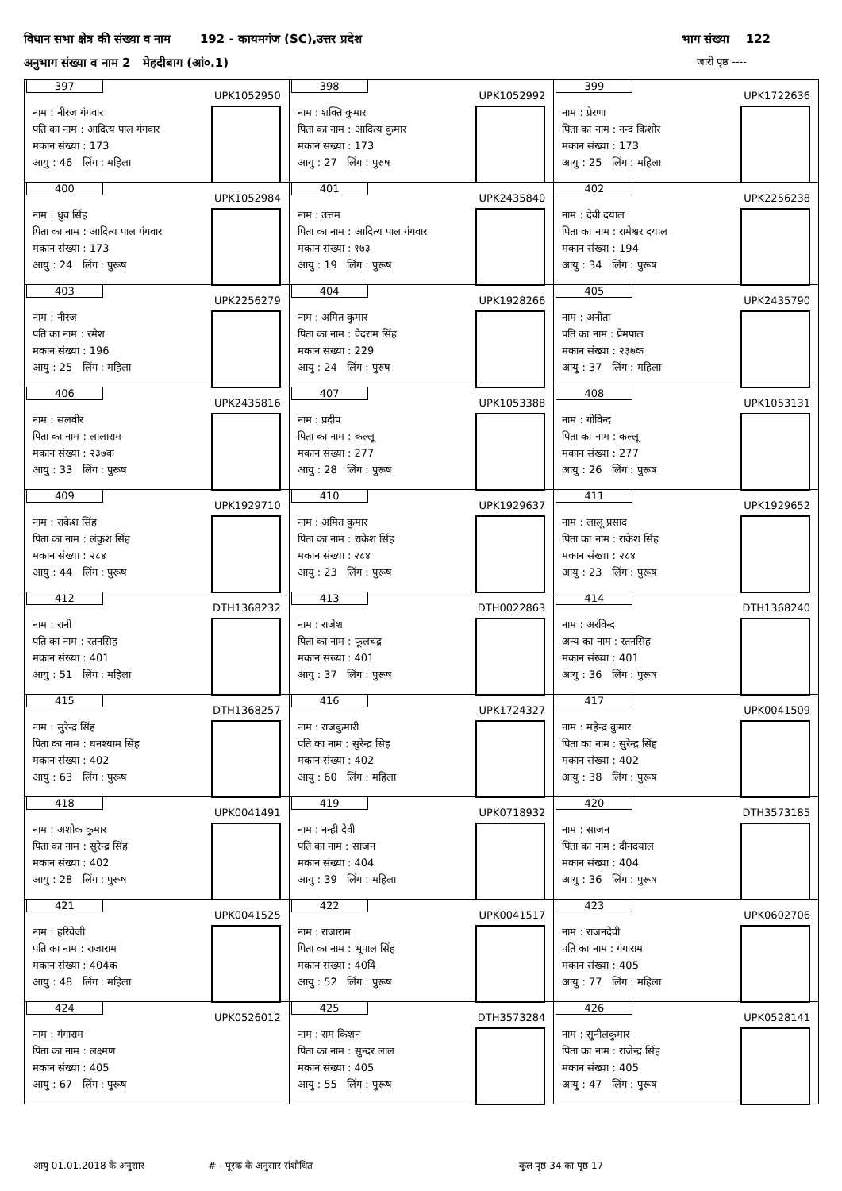विधान सभा क्षेत्र की संख्या व नाम 192 - कायमगंज (SC),उत्तर प्रदेश भाग संख्या 122
अनुभाग संख्या व नाम 2 मेहदीबाग (आं०.1) जारी पृष्ठ ----
| 397 UPK1052950 नाम : नीरज गंगवार पति का नाम : आदित्य पाल गंगवार मकान संख्या : 173 आयु : 46 लिंग : महिला | 398 UPK1052992 नाम : शक्ति कुमार पिता का नाम : आदित्य कुमार मकान संख्या : 173 आयु : 27 लिंग : पुरुष | 399 UPK1722636 नाम : प्रेरणा पिता का नाम : नन्द किशोर मकान संख्या : 173 आयु : 25 लिंग : महिला |
| 400 UPK1052984 नाम : ध्रुव सिंह पिता का नाम : आदित्य पाल गंगवार मकान संख्या : 173 आयु : 24 लिंग : पुरूष | 401 UPK2435840 नाम : उत्तम पिता का नाम : आदित्य पाल गंगवार मकान संख्या : १७३ आयु : 19 लिंग : पुरूष | 402 UPK2256238 नाम : देवी दयाल पिता का नाम : रामेश्वर दयाल मकान संख्या : 194 आयु : 34 लिंग : पुरूष |
| 403 UPK2256279 नाम : नीरज पति का नाम : रमेश मकान संख्या : 196 आयु : 25 लिंग : महिला | 404 UPK1928266 नाम : अमित कुमार पिता का नाम : वेदराम सिंह मकान संख्या : 229 आयु : 24 लिंग : पुरुष | 405 UPK2435790 नाम : अनीता पति का नाम : प्रेमपाल मकान संख्या : २३७क आयु : 37 लिंग : महिला |
| 406 UPK2435816 नाम : सलवीर पिता का नाम : लालाराम मकान संख्या : २३७क आयु : 33 लिंग : पुरूष | 407 UPK1053388 नाम : प्रदीप पिता का नाम : कल्लू मकान संख्या : 277 आयु : 28 लिंग : पुरूष | 408 UPK1053131 नाम : गोविन्द पिता का नाम : कल्लू मकान संख्या : 277 आयु : 26 लिंग : पुरूष |
| 409 UPK1929710 नाम : राकेश सिंह पिता का नाम : लंकुश सिंह मकान संख्या : २८४ आयु : 44 लिंग : पुरूष | 410 UPK1929637 नाम : अमित कुमार पिता का नाम : राकेश सिंह मकान संख्या : २८४ आयु : 23 लिंग : पुरूष | 411 UPK1929652 नाम : लालू प्रसाद पिता का नाम : राकेश सिंह मकान संख्या : २८४ आयु : 23 लिंग : पुरूष |
| 412 DTH1368232 नाम : रानी पति का नाम : रतनसिह मकान संख्या : 401 आयु : 51 लिंग : महिला | 413 DTH0022863 नाम : राजेश पिता का नाम : फूलचंद्र मकान संख्या : 401 आयु : 37 लिंग : पुरूष | 414 DTH1368240 नाम : अरविन्द अन्य का नाम : रतनसिह मकान संख्या : 401 आयु : 36 लिंग : पुरूष |
| 415 DTH1368257 नाम : सुरेन्द्र सिंह पिता का नाम : घनश्याम सिंह मकान संख्या : 402 आयु : 63 लिंग : पुरूष | 416 UPK1724327 नाम : राजकुमारी पति का नाम : सुरेन्द्र सिह मकान संख्या : 402 आयु : 60 लिंग : महिला | 417 UPK0041509 नाम : महेन्द्र कुमार पिता का नाम : सुरेन्द्र सिंह मकान संख्या : 402 आयु : 38 लिंग : पुरूष |
| 418 UPK0041491 नाम : अशोक कुमार पिता का नाम : सुरेन्द्र सिंह मकान संख्या : 402 आयु : 28 लिंग : पुरूष | 419 UPK0718932 नाम : नन्ही देवी पति का नाम : साजन मकान संख्या : 404 आयु : 39 लिंग : महिला | 420 DTH3573185 नाम : साजन पिता का नाम : दीनदयाल मकान संख्या : 404 आयु : 36 लिंग : पुरूष |
| 421 UPK0041525 नाम : हरिवेजी पति का नाम : राजाराम मकान संख्या : 404क आयु : 48 लिंग : महिला | 422 UPK0041517 नाम : राजाराम पिता का नाम : भूपाल सिंह मकान संख्या : 404ि आयु : 52 लिंग : पुरूष | 423 UPK0602706 नाम : राजनदेवी पति का नाम : गंगाराम मकान संख्या : 405 आयु : 77 लिंग : महिला |
| 424 UPK0526012 नाम : गंगाराम पिता का नाम : लक्ष्मण मकान संख्या : 405 आयु : 67 लिंग : पुरूष | 425 DTH3573284 नाम : राम किशन पिता का नाम : सुन्दर लाल मकान संख्या : 405 आयु : 55 लिंग : पुरूष | 426 UPK0528141 नाम : सुनीलकुमार पिता का नाम : राजेन्द्र सिंह मकान संख्या : 405 आयु : 47 लिंग : पुरूष |
आयु 01.01.2018 के अनुसार # - पूरक के अनुसार संशोधित कुल पृष्ठ 34 का पृष्ठ 17